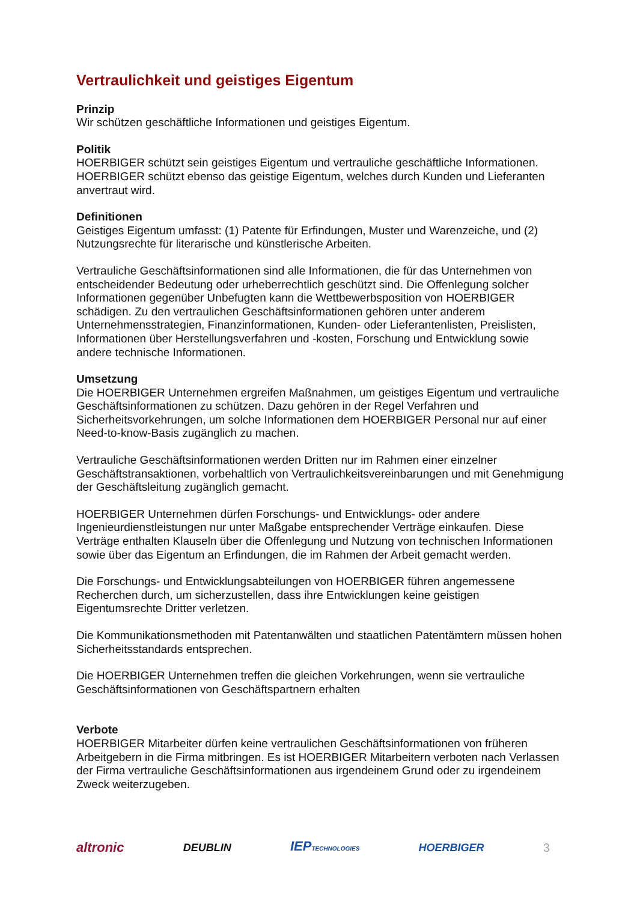Vertraulichkeit und geistiges Eigentum
Prinzip
Wir schützen geschäftliche Informationen und geistiges Eigentum.
Politik
HOERBIGER schützt sein geistiges Eigentum und vertrauliche geschäftliche Informationen. HOERBIGER schützt ebenso das geistige Eigentum, welches durch Kunden und Lieferanten anvertraut wird.
Definitionen
Geistiges Eigentum umfasst: (1) Patente für Erfindungen, Muster und Warenzeiche, und (2) Nutzungsrechte für literarische und künstlerische Arbeiten.
Vertrauliche Geschäftsinformationen sind alle Informationen, die für das Unternehmen von entscheidender Bedeutung oder urheberrechtlich geschützt sind. Die Offenlegung solcher Informationen gegenüber Unbefugten kann die Wettbewerbsposition von HOERBIGER schädigen. Zu den vertraulichen Geschäftsinformationen gehören unter anderem Unternehmensstrategien, Finanzinformationen, Kunden- oder Lieferantenlisten, Preislisten, Informationen über Herstellungsverfahren und -kosten, Forschung und Entwicklung sowie andere technische Informationen.
Umsetzung
Die HOERBIGER Unternehmen ergreifen Maßnahmen, um geistiges Eigentum und vertrauliche Geschäftsinformationen zu schützen. Dazu gehören in der Regel Verfahren und Sicherheitsvorkehrungen, um solche Informationen dem HOERBIGER Personal nur auf einer Need-to-know-Basis zugänglich zu machen.
Vertrauliche Geschäftsinformationen werden Dritten nur im Rahmen einer einzelner Geschäftstransaktionen, vorbehaltlich von Vertraulichkeitsvereinbarungen und mit Genehmigung der Geschäftsleitung zugänglich gemacht.
HOERBIGER Unternehmen dürfen Forschungs- und Entwicklungs- oder andere Ingenieurdienstleistungen nur unter Maßgabe entsprechender Verträge einkaufen. Diese Verträge enthalten Klauseln über die Offenlegung und Nutzung von technischen Informationen sowie über das Eigentum an Erfindungen, die im Rahmen der Arbeit gemacht werden.
Die Forschungs- und Entwicklungsabteilungen von HOERBIGER führen angemessene Recherchen durch, um sicherzustellen, dass ihre Entwicklungen keine geistigen Eigentumsrechte Dritter verletzen.
Die Kommunikationsmethoden mit Patentanwälten und staatlichen Patentämtern müssen hohen Sicherheitsstandards entsprechen.
Die HOERBIGER Unternehmen treffen die gleichen Vorkehrungen, wenn sie vertrauliche Geschäftsinformationen von Geschäftspartnern erhalten
Verbote
HOERBIGER Mitarbeiter dürfen keine vertraulichen Geschäftsinformationen von früheren Arbeitgebern in die Firma mitbringen. Es ist HOERBIGER Mitarbeitern verboten nach Verlassen der Firma vertrauliche Geschäftsinformationen aus irgendeinem Grund oder zu irgendeinem Zweck weiterzugeben.
altronic DEUBLIN IEPTECHNOLOGIES HOERBIGER 3